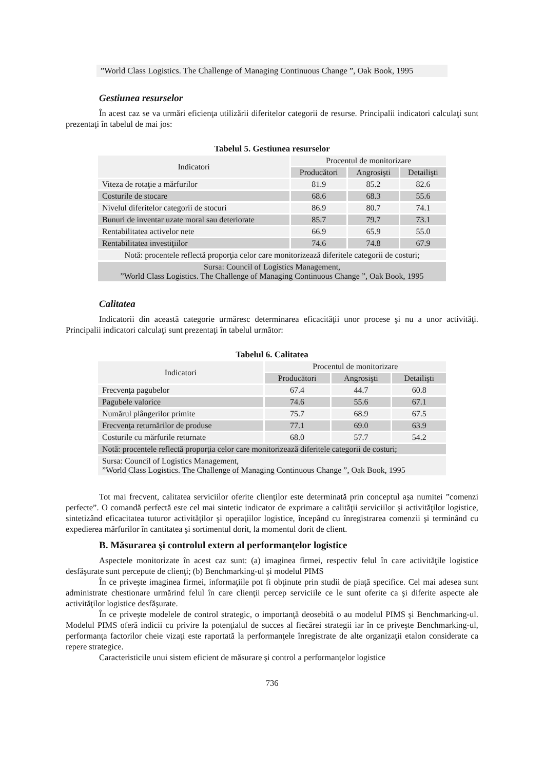”World Class Logistics. The Challenge of Managing Continuous Change ”, Oak Book, 1995
Gestiunea resurselor
În acest caz se va urmări eficienţa utilizării diferitelor categorii de resurse. Principalii indicatori calculaţi sunt prezentaţi în tabelul de mai jos:
Tabelul 5. Gestiunea resurselor
| Indicatori | Procentul de monitorizare | | |
| --- | --- | --- | --- |
| | Producători | Angrosişti | Detailişti |
| Viteza de rotaţie a mărfurilor | 81.9 | 85.2 | 82.6 |
| Costurile de stocare | 68.6 | 68.3 | 55.6 |
| Nivelul diferitelor categorii de stocuri | 86.9 | 80.7 | 74.1 |
| Bunuri de inventar uzate moral sau deteriorate | 85.7 | 79.7 | 73.1 |
| Rentabilitatea activelor nete | 66.9 | 65.9 | 55.0 |
| Rentabilitatea investiţiilor | 74.6 | 74.8 | 67.9 |
| Notă: procentele reflectă proporţia celor care monitorizează diferitele categorii de costuri; | | | |
| Sursa: Council of Logistics Management, ”World Class Logistics. The Challenge of Managing Continuous Change ”, Oak Book, 1995 | | | |
Calitatea
Indicatorii din această categorie urmăresc determinarea eficacităţii unor procese şi nu a unor activităţi. Principalii indicatori calculaţi sunt prezentaţi în tabelul următor:
Tabelul 6. Calitatea
| Indicatori | Procentul de monitorizare | | |
| --- | --- | --- | --- |
| | Producători | Angrosişti | Detailişti |
| Frecvenţa pagubelor | 67.4 | 44.7 | 60.8 |
| Pagubele valorice | 74.6 | 55.6 | 67.1 |
| Numărul plângerilor primite | 75.7 | 68.9 | 67.5 |
| Frecvenţa returnărilor de produse | 77.1 | 69.0 | 63.9 |
| Costurile cu mărfurile returnate | 68.0 | 57.7 | 54.2 |
| Notă: procentele reflectă proporţia celor care monitorizează diferitele categorii de costuri; | | | |
| Sursa: Council of Logistics Management, ”World Class Logistics. The Challenge of Managing Continuous Change ”, Oak Book, 1995 | | | |
Tot mai frecvent, calitatea serviciilor oferite clienţilor este determinată prin conceptul aşa numitei ”comenzi perfecte”. O comandă perfectă este cel mai sintetic indicator de exprimare a calităţii serviciilor şi activităţilor logistice, sintetizând eficacitatea tuturor activităţilor şi operaţiilor logistice, începând cu înregistrarea comenzii şi terminând cu expedierea mărfurilor în cantitatea şi sortimentul dorit, la momentul dorit de client.
B. Măsurarea şi controlul extern al performanţelor logistice
Aspectele monitorizate în acest caz sunt: (a) imaginea firmei, respectiv felul în care activităţile logistice desfăşurate sunt percepute de clienţi; (b) Benchmarking-ul şi modelul PIMS
În ce priveşte imaginea firmei, informaţiile pot fi obţinute prin studii de piaţă specifice. Cel mai adesea sunt administrate chestionare urmărind felul în care clienţii percep serviciile ce le sunt oferite ca şi diferite aspecte ale activităţilor logistice desfăşurate.
În ce priveşte modelele de control strategic, o importanţă deosebită o au modelul PIMS şi Benchmarking-ul. Modelul PIMS oferă indicii cu privire la potenţialul de succes al fiecărei strategii iar în ce priveşte Benchmarking-ul, performanţa factorilor cheie vizaţi este raportată la performanţele înregistrate de alte organizaţii etalon considerate ca repere strategice.
Caracteristicile unui sistem eficient de măsurare şi control a performanţelor logistice
736